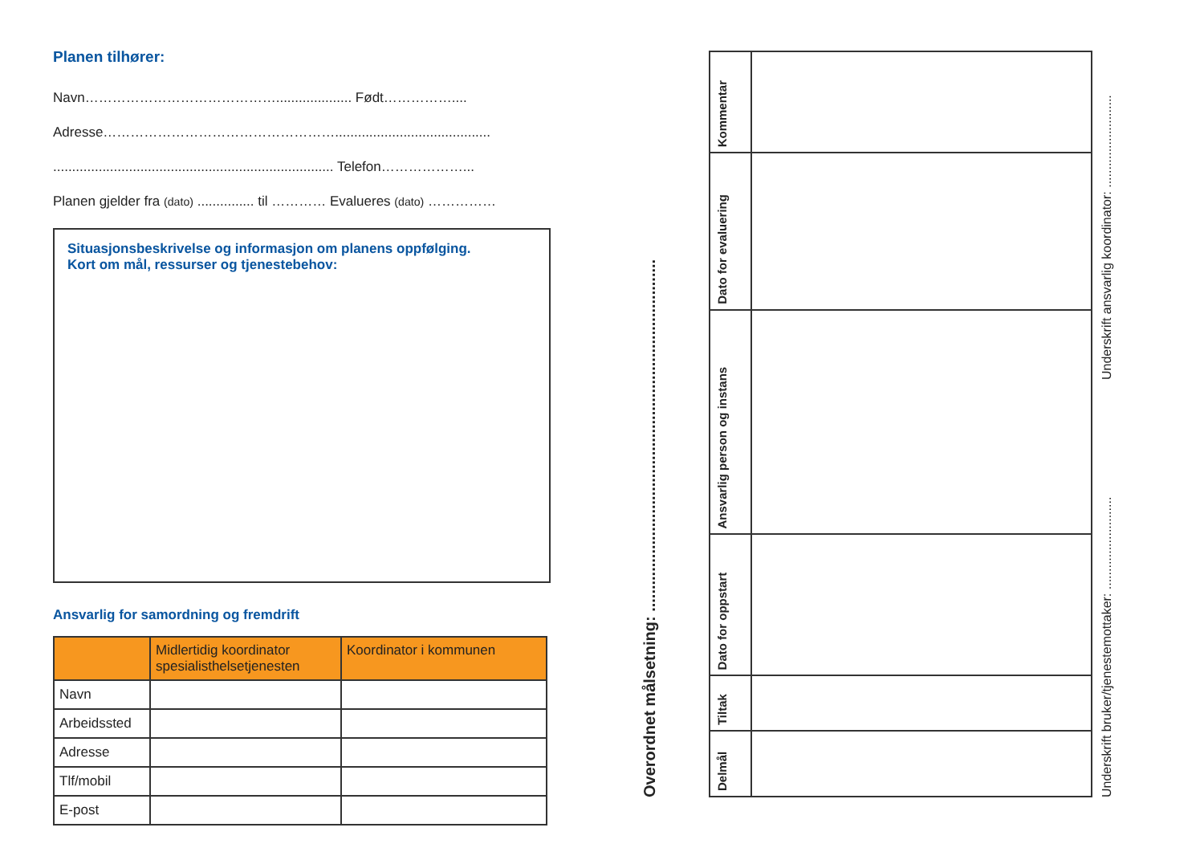Planen tilhører:
Navn…………………………………….................... Født……………....
Adresse…………………………………………….........................................
.......................................................................... Telefon………………...
Planen gjelder fra (dato) ............... til ………… Evalueres (dato) ……………
Situasjonsbeskrivelse og informasjon om planens oppfølging.
Kort om mål, ressurser og tjenestebehov:
Ansvarlig for samordning og fremdrift
| | Midlertidig koordinator spesialisthelsetjenesten | Koordinator i kommunen |
| --- | --- | --- |
| Navn | | |
| Arbeidssted | | |
| Adresse | | |
| Tlf/mobil | | |
| E-post | | |
Overordnet målsetning: ...............................................................................
| Delmål | Tiltak | Dato for oppstart | Ansvarlig person og instans | Dato for evaluering | Kommentar |
Underskrift bruker/tjenestemottaker: ..........................
Underskrift ansvarlig koordinator: ..........................